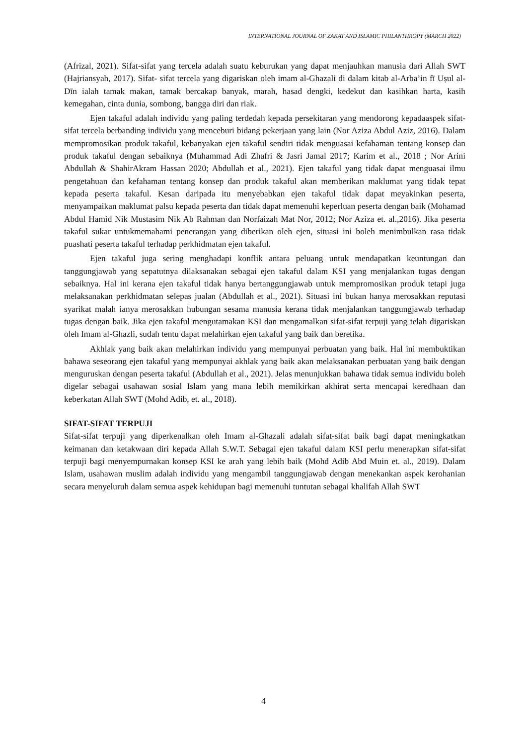INTERNATIONAL JOURNAL OF ZAKAT AND ISLAMIC PHILANTHROPY (MARCH 2022)
(Afrizal, 2021). Sifat-sifat yang tercela adalah suatu keburukan yang dapat menjauhkan manusia dari Allah SWT (Hajriansyah, 2017). Sifat- sifat tercela yang digariskan oleh imam al-Ghazali di dalam kitab al-Arba’in fī Uṣul al-Dīn ialah tamak makan, tamak bercakap banyak, marah, hasad dengki, kedekut dan kasihkan harta, kasih kemegahan, cinta dunia, sombong, bangga diri dan riak.
Ejen takaful adalah individu yang paling terdedah kepada persekitaran yang mendorong kepadaaspek sifat-sifat tercela berbanding individu yang menceburi bidang pekerjaan yang lain (Nor Aziza Abdul Aziz, 2016). Dalam mempromosikan produk takaful, kebanyakan ejen takaful sendiri tidak menguasai kefahaman tentang konsep dan produk takaful dengan sebaiknya (Muhammad Adi Zhafri & Jasri Jamal 2017; Karim et al., 2018 ; Nor Arini Abdullah & ShahirAkram Hassan 2020; Abdullah et al., 2021). Ejen takaful yang tidak dapat menguasai ilmu pengetahuan dan kefahaman tentang konsep dan produk takaful akan memberikan maklumat yang tidak tepat kepada peserta takaful. Kesan daripada itu menyebabkan ejen takaful tidak dapat meyakinkan peserta, menyampaikan maklumat palsu kepada peserta dan tidak dapat memenuhi keperluan peserta dengan baik (Mohamad Abdul Hamid Nik Mustasim Nik Ab Rahman dan Norfaizah Mat Nor, 2012; Nor Aziza et. al.,2016). Jika peserta takaful sukar untukmemahami penerangan yang diberikan oleh ejen, situasi ini boleh menimbulkan rasa tidak puashati peserta takaful terhadap perkhidmatan ejen takaful.
Ejen takaful juga sering menghadapi konflik antara peluang untuk mendapatkan keuntungan dan tanggungjawab yang sepatutnya dilaksanakan sebagai ejen takaful dalam KSI yang menjalankan tugas dengan sebaiknya. Hal ini kerana ejen takaful tidak hanya bertanggungjawab untuk mempromosikan produk tetapi juga melaksanakan perkhidmatan selepas jualan (Abdullah et al., 2021). Situasi ini bukan hanya merosakkan reputasi syarikat malah ianya merosakkan hubungan sesama manusia kerana tidak menjalankan tanggungjawab terhadap tugas dengan baik. Jika ejen takaful mengutamakan KSI dan mengamalkan sifat-sifat terpuji yang telah digariskan oleh Imam al-Ghazli, sudah tentu dapat melahirkan ejen takaful yang baik dan beretika.
Akhlak yang baik akan melahirkan individu yang mempunyai perbuatan yang baik. Hal ini membuktikan bahawa seseorang ejen takaful yang mempunyai akhlak yang baik akan melaksanakan perbuatan yang baik dengan menguruskan dengan peserta takaful (Abdullah et al., 2021). Jelas menunjukkan bahawa tidak semua individu boleh digelar sebagai usahawan sosial Islam yang mana lebih memikirkan akhirat serta mencapai keredhaan dan keberkatan Allah SWT (Mohd Adib, et. al., 2018).
SIFAT-SIFAT TERPUJI
Sifat-sifat terpuji yang diperkenalkan oleh Imam al-Ghazali adalah sifat-sifat baik bagi dapat meningkatkan keimanan dan ketakwaan diri kepada Allah S.W.T. Sebagai ejen takaful dalam KSI perlu menerapkan sifat-sifat terpuji bagi menyempurnakan konsep KSI ke arah yang lebih baik (Mohd Adib Abd Muin et. al., 2019). Dalam Islam, usahawan muslim adalah individu yang mengambil tanggungjawab dengan menekankan aspek kerohanian secara menyeluruh dalam semua aspek kehidupan bagi memenuhi tuntutan sebagai khalifah Allah SWT
4